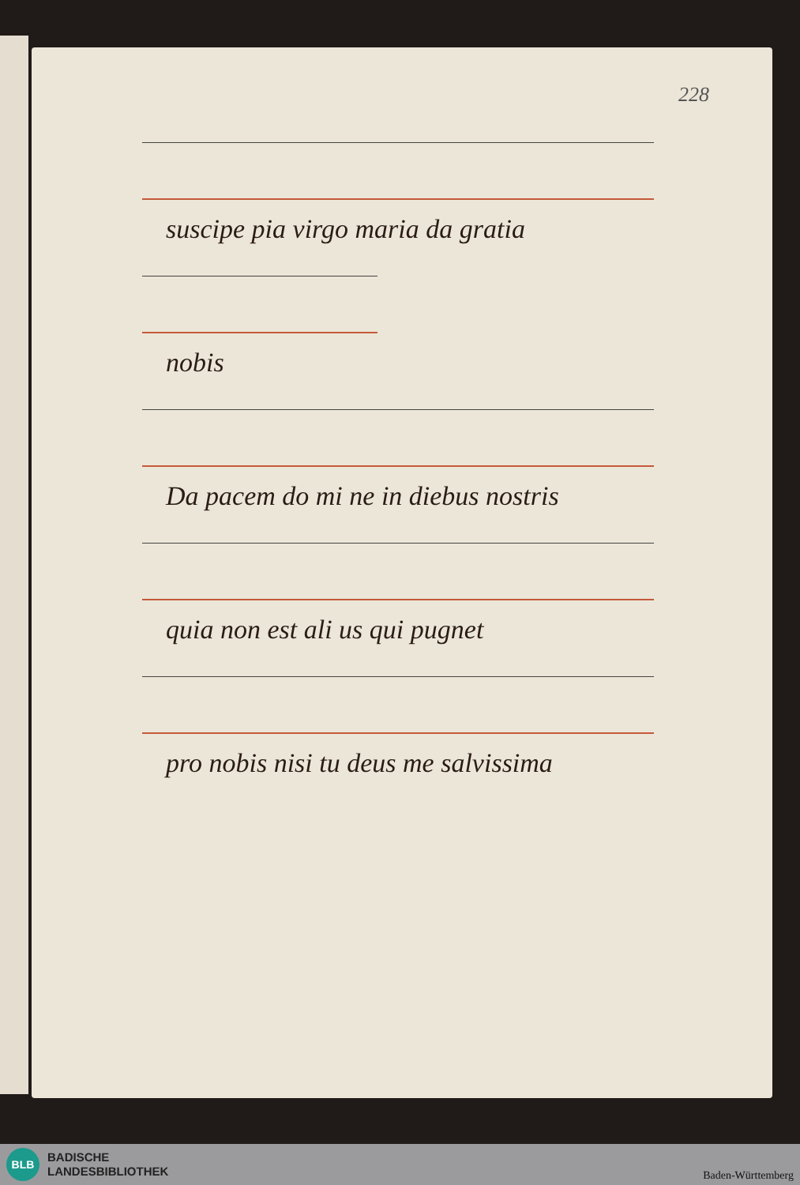228
suscipe pia virgo maria da gratia
nobis
Da pacem do mi ne in diebus nostris
quia non est ali us qui pugnet
pro nobis nisi tu deus me salvissima
BLB
BADISCHE
LANDESBIBLIOTHEK
Baden-Württemberg